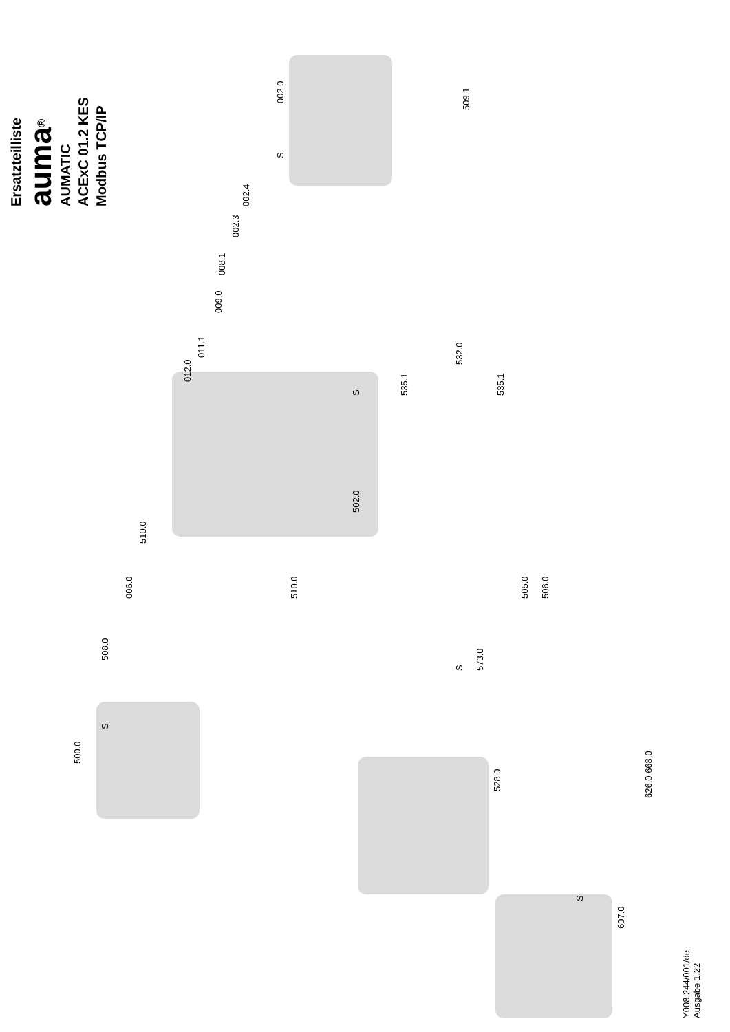Ersatzteilliste
auma<sup>®</sup>
AUMATIC
ACExC 01.2 KES
Modbus TCP/IP
002.0
S
509.1
002.4
002.3
008.1
009.0
011.1
012.0
532.0
S 535.1 535.1
502.0
510.0
006.0 510.0 505.0 506.0
508.0
S 573.0
S
500.0
528.0
626.0 668.0
S
607.0
Y008.244/001/de
Ausgabe 1.22